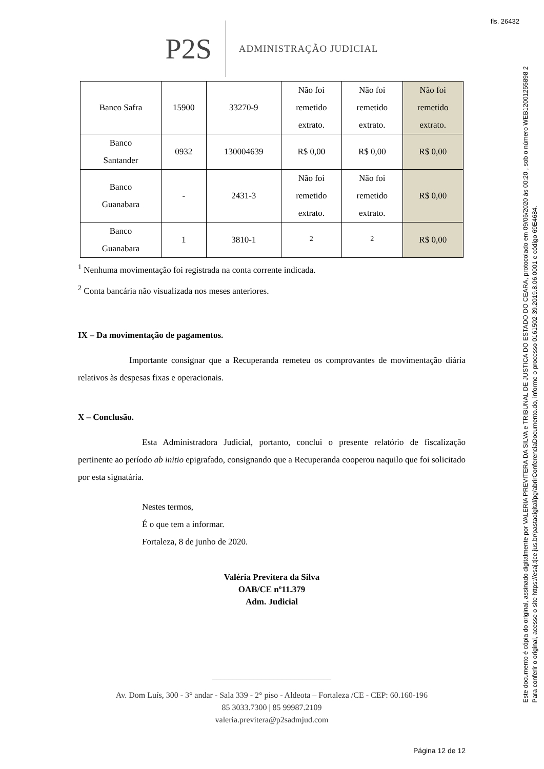fls. 26432
P2S ADMINISTRAÇÃO JUDICIAL
| Banco Safra | 15900 | 33270-9 | Não foi remetido extrato. | Não foi remetido extrato. | Não foi remetido extrato. |
| Banco Santander | 0932 | 130004639 | R$ 0,00 | R$ 0,00 | R$ 0,00 |
| Banco Guanabara | - | 2431-3 | Não foi remetido extrato. | Não foi remetido extrato. | R$ 0,00 |
| Banco Guanabara | 1 | 3810-1 | <sup>2</sup> | <sup>2</sup> | R$ 0,00 |
<sup>1</sup> Nenhuma movimentação foi registrada na conta corrente indicada.
<sup>2</sup> Conta bancária não visualizada nos meses anteriores.
IX – Da movimentação de pagamentos.
Importante consignar que a Recuperanda remeteu os comprovantes de movimentação diária relativos às despesas fixas e operacionais.
X – Conclusão.
Esta Administradora Judicial, portanto, conclui o presente relatório de fiscalização pertinente ao período ab initio epigrafado, consignando que a Recuperanda cooperou naquilo que foi solicitado por esta signatária.
Nestes termos,
É o que tem a informar.
Fortaleza, 8 de junho de 2020.
Valéria Previtera da Silva
OAB/CE nº11.379
Adm. Judicial
_____________________________
Av. Dom Luís, 300 - 3° andar - Sala 339 - 2° piso - Aldeota – Fortaleza /CE - CEP: 60.160-196
85 3033.7300 | 85 99987.2109
valeria.previtera@p2sadmjud.com
Página 12 de 12
Este documento é cópia do original, assinado digitalmente por VALERIA PREVITERA DA SILVA e TRIBUNAL DE JUSTICA DO ESTADO DO CEARA, protocolado em 09/06/2020 às 00:20 , sob o número WEB12001255898 2
Para conferir o original, acesse o site https://esaj.tjce.jus.br/pastadigital/pg/abrirConferenciaDocumento.do, informe o processo 0161502-39.2019.8.06.0001 e código 69E4684.